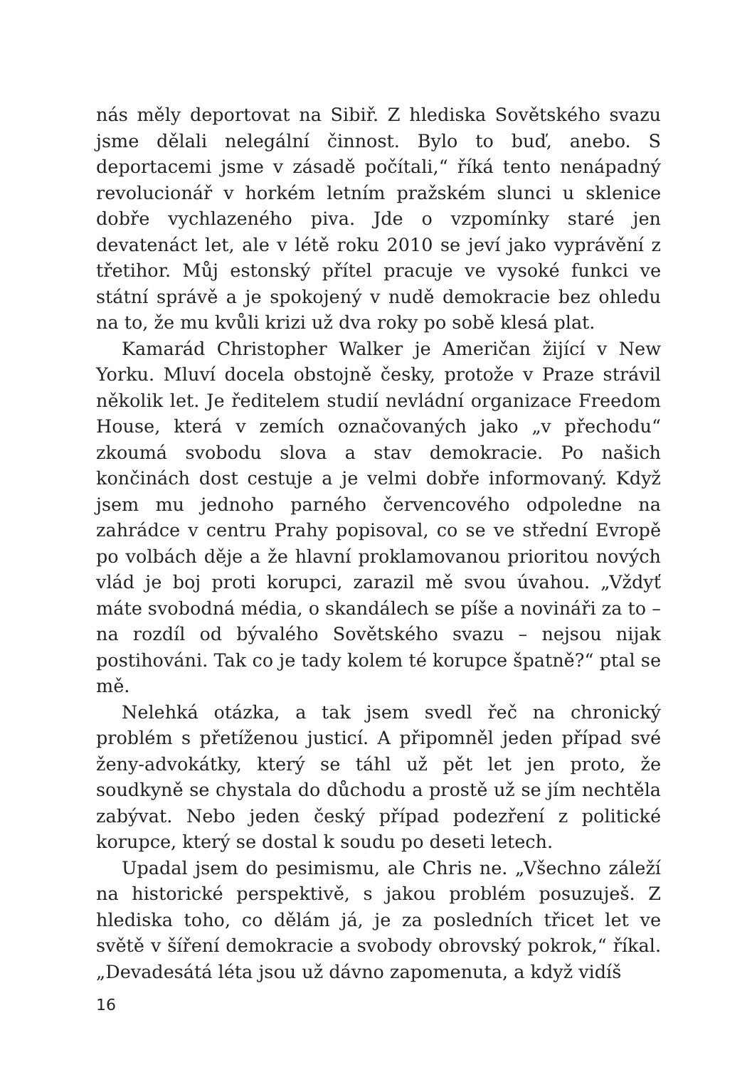nás měly deportovat na Sibiř. Z hlediska Sovětského svazu jsme dělali nelegální činnost. Bylo to buď, anebo. S deportacemi jsme v zásadě počítali,“ říká tento nenápadný revolucionář v horkém letním pražském slunci u sklenice dobře vychlazeného piva. Jde o vzpomínky staré jen devatenáct let, ale v létě roku 2010 se jeví jako vyprávění z třetihor. Můj estonský přítel pracuje ve vysoké funkci ve státní správě a je spokojený v nudě demokracie bez ohledu na to, že mu kvůli krizi už dva roky po sobě klesá plat.
Kamarád Christopher Walker je Američan žijící v New Yorku. Mluví docela obstojně česky, protože v Praze strávil několik let. Je ředitelem studií nevládní organizace Freedom House, která v zemích označovaných jako „v přechodu“ zkoumá svobodu slova a stav demokracie. Po našich končinách dost cestuje a je velmi dobře informovaný. Když jsem mu jednoho parného červencového odpoledne na zahrádce v centru Prahy popisoval, co se ve střední Evropě po volbách děje a že hlavní proklamovanou prioritou nových vlád je boj proti korupci, zarazil mě svou úvahou. „Vždyť máte svobodná média, o skandálech se píše a novináři za to – na rozdíl od bývalého Sovětského svazu – nejsou nijak postihováni. Tak co je tady kolem té korupce špatně?“ ptal se mě.
Nelehká otázka, a tak jsem svedl řeč na chronický problém s přetíženou justicí. A připomněl jeden případ své ženy-advokátky, který se táhl už pět let jen proto, že soudkyně se chystala do důchodu a prostě už se jím nechtěla zabývat. Nebo jeden český případ podezření z politické korupce, který se dostal k soudu po deseti letech.
Upadal jsem do pesimismu, ale Chris ne. „Všechno záleží na historické perspektivě, s jakou problém posuzuješ. Z hlediska toho, co dělám já, je za posledních třicet let ve světě v šíření demokracie a svobody obrovský pokrok,“ říkal. „Devadesátá léta jsou už dávno zapomenuta, a když vidíš
16